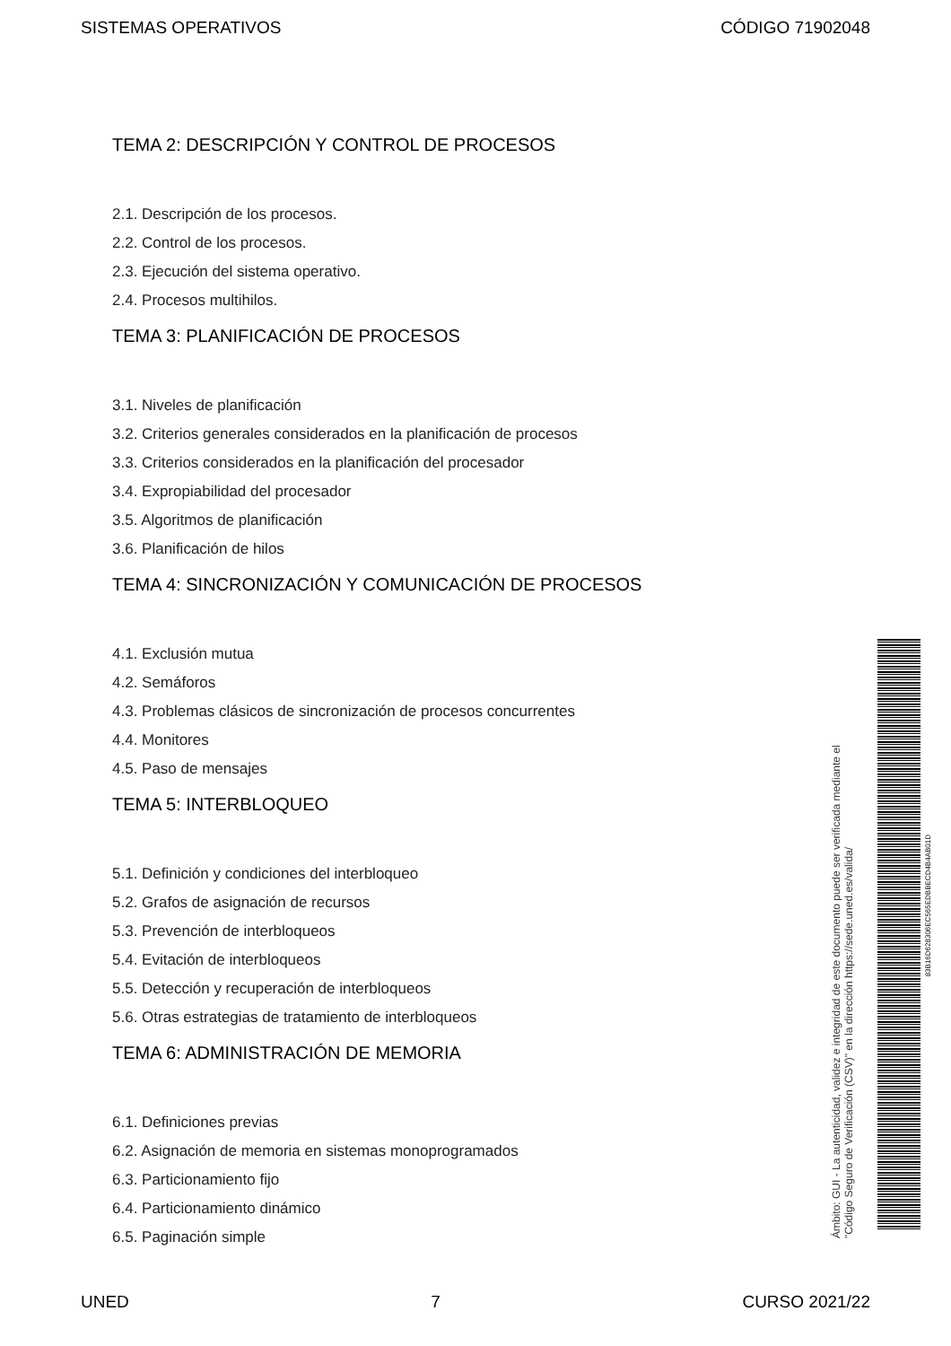SISTEMAS OPERATIVOS CÓDIGO 71902048
TEMA 2: DESCRIPCIÓN Y CONTROL DE PROCESOS
2.1. Descripción de los procesos.
2.2. Control de los procesos.
2.3. Ejecución del sistema operativo.
2.4. Procesos multihilos.
TEMA 3: PLANIFICACIÓN DE PROCESOS
3.1. Niveles de planificación
3.2. Criterios generales considerados en la planificación de procesos
3.3. Criterios considerados en la planificación del procesador
3.4. Expropiabilidad del procesador
3.5. Algoritmos de planificación
3.6. Planificación de hilos
TEMA 4: SINCRONIZACIÓN Y COMUNICACIÓN DE PROCESOS
4.1. Exclusión mutua
4.2. Semáforos
4.3. Problemas clásicos de sincronización de procesos concurrentes
4.4. Monitores
4.5. Paso de mensajes
TEMA 5: INTERBLOQUEO
5.1. Definición y condiciones del interbloqueo
5.2. Grafos de asignación de recursos
5.3. Prevención de interbloqueos
5.4. Evitación de interbloqueos
5.5. Detección y recuperación de interbloqueos
5.6. Otras estrategias de tratamiento de interbloqueos
TEMA 6: ADMINISTRACIÓN DE MEMORIA
6.1. Definiciones previas
6.2. Asignación de memoria en sistemas monoprogramados
6.3. Particionamiento fijo
6.4. Particionamiento dinámico
6.5. Paginación simple
Ámbito: GUI - La autenticidad, validez e integridad de este documento puede ser verificada mediante el
"Código Seguro de Verificación (CSV)" en la dirección https://sede.uned.es/valida/
83B16D628306EC565EDBBECD4B4AB01D
UNED 7 CURSO 2021/22